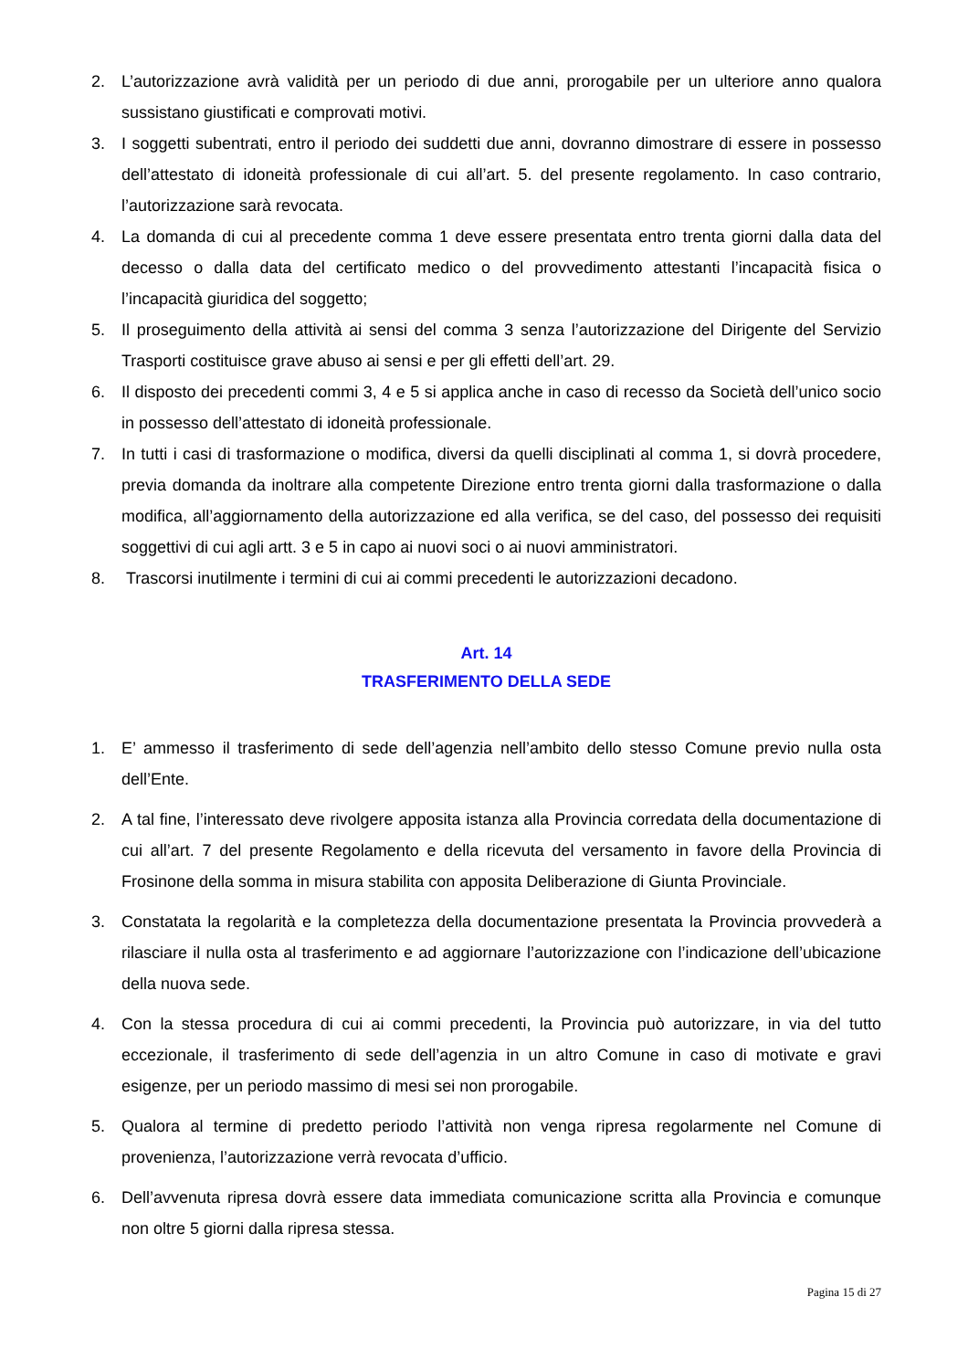2. L’autorizzazione avrà validità per un periodo di due anni, prorogabile per un ulteriore anno qualora sussistano giustificati e comprovati motivi.
3. I soggetti subentrati, entro il periodo dei suddetti due anni, dovranno dimostrare di essere in possesso dell’attestato di idoneità professionale di cui all’art. 5. del presente regolamento. In caso contrario, l’autorizzazione sarà revocata.
4. La domanda di cui al precedente comma 1 deve essere presentata entro trenta giorni dalla data del decesso o dalla data del certificato medico o del provvedimento attestanti l’incapacità fisica o l’incapacità giuridica del soggetto;
5. Il proseguimento della attività ai sensi del comma 3 senza l’autorizzazione del Dirigente del Servizio Trasporti costituisce grave abuso ai sensi e per gli effetti dell’art. 29.
6. Il disposto dei precedenti commi 3, 4 e 5 si applica anche in caso di recesso da Società dell’unico socio in possesso dell’attestato di idoneità professionale.
7. In tutti i casi di trasformazione o modifica, diversi da quelli disciplinati al comma 1, si dovrà procedere, previa domanda da inoltrare alla competente Direzione entro trenta giorni dalla trasformazione o dalla modifica, all’aggiornamento della autorizzazione ed alla verifica, se del caso, del possesso dei requisiti soggettivi di cui agli artt. 3 e 5 in capo ai nuovi soci o ai nuovi amministratori.
8. Trascorsi inutilmente i termini di cui ai commi precedenti le autorizzazioni decadono.
Art. 14
TRASFERIMENTO DELLA SEDE
1. E’ ammesso il trasferimento di sede dell’agenzia nell’ambito dello stesso Comune previo nulla osta dell’Ente.
2. A tal fine, l’interessato deve rivolgere apposita istanza alla Provincia corredata della documentazione di cui all’art. 7 del presente Regolamento e della ricevuta del versamento in favore della Provincia di Frosinone della somma in misura stabilita con apposita Deliberazione di Giunta Provinciale.
3. Constatata la regolarità e la completezza della documentazione presentata la Provincia provvederà a rilasciare il nulla osta al trasferimento e ad aggiornare l’autorizzazione con l’indicazione dell’ubicazione della nuova sede.
4. Con la stessa procedura di cui ai commi precedenti, la Provincia può autorizzare, in via del tutto eccezionale, il trasferimento di sede dell’agenzia in un altro Comune in caso di motivate e gravi esigenze, per un periodo massimo di mesi sei non prorogabile.
5. Qualora al termine di predetto periodo l’attività non venga ripresa regolarmente nel Comune di provenienza, l’autorizzazione verrà revocata d’ufficio.
6. Dell’avvenuta ripresa dovrà essere data immediata comunicazione scritta alla Provincia e comunque non oltre 5 giorni dalla ripresa stessa.
Pagina 15 di 27